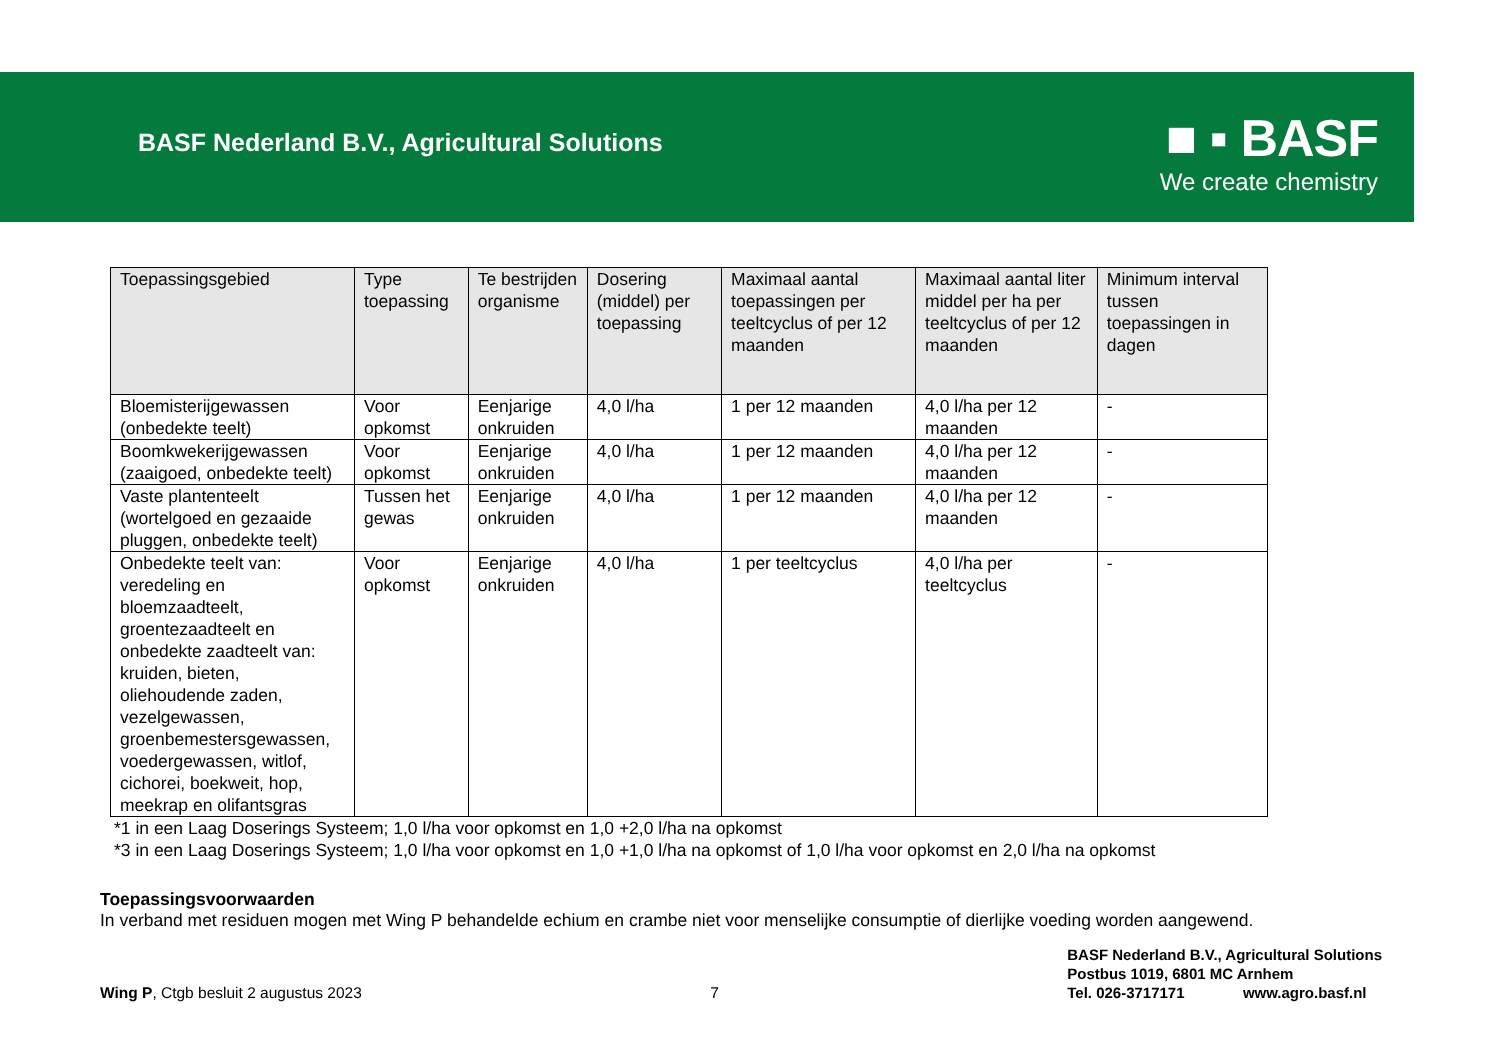BASF Nederland B.V., Agricultural Solutions
■ ▪ BASF
We create chemistry
| Toepassingsgebied | Type toepassing | Te bestrijden organisme | Dosering (middel) per toepassing | Maximaal aantal toepassingen per teeltcyclus of per 12 maanden | Maximaal aantal liter middel per ha per teeltcyclus of per 12 maanden | Minimum interval tussen toepassingen in dagen |
| --- | --- | --- | --- | --- | --- | --- |
| Bloemisterijgewassen (onbedekte teelt) | Voor opkomst | Eenjarige onkruiden | 4,0 l/ha | 1 per 12 maanden | 4,0 l/ha per 12 maanden | - |
| Boomkwekerijgewassen (zaaigoed, onbedekte teelt) | Voor opkomst | Eenjarige onkruiden | 4,0 l/ha | 1 per 12 maanden | 4,0 l/ha per 12 maanden | - |
| Vaste plantenteelt (wortelgoed en gezaaide pluggen, onbedekte teelt) | Tussen het gewas | Eenjarige onkruiden | 4,0 l/ha | 1 per 12 maanden | 4,0 l/ha per 12 maanden | - |
| Onbedekte teelt van: veredeling en bloemzaadteelt, groentezaadteelt en onbedekte zaadteelt van: kruiden, bieten, oliehoudende zaden, vezelgewassen, groenbemestersgewassen, voedergewassen, witlof, cichorei, boekweit, hop, meekrap en olifantsgras | Voor opkomst | Eenjarige onkruiden | 4,0 l/ha | 1 per teeltcyclus | 4,0 l/ha per teeltcyclus | - |
*1 in een Laag Doserings Systeem; 1,0 l/ha voor opkomst en 1,0 +2,0 l/ha na opkomst
*3 in een Laag Doserings Systeem; 1,0 l/ha voor opkomst en 1,0 +1,0 l/ha na opkomst of 1,0 l/ha voor opkomst en 2,0 l/ha na opkomst
Toepassingsvoorwaarden
In verband met residuen mogen met Wing P behandelde echium en crambe niet voor menselijke consumptie of dierlijke voeding worden aangewend.
Wing P, Ctgb besluit 2 augustus 2023 7
BASF Nederland B.V., Agricultural Solutions
Postbus 1019, 6801 MC Arnhem
Tel. 026-3717171 www.agro.basf.nl